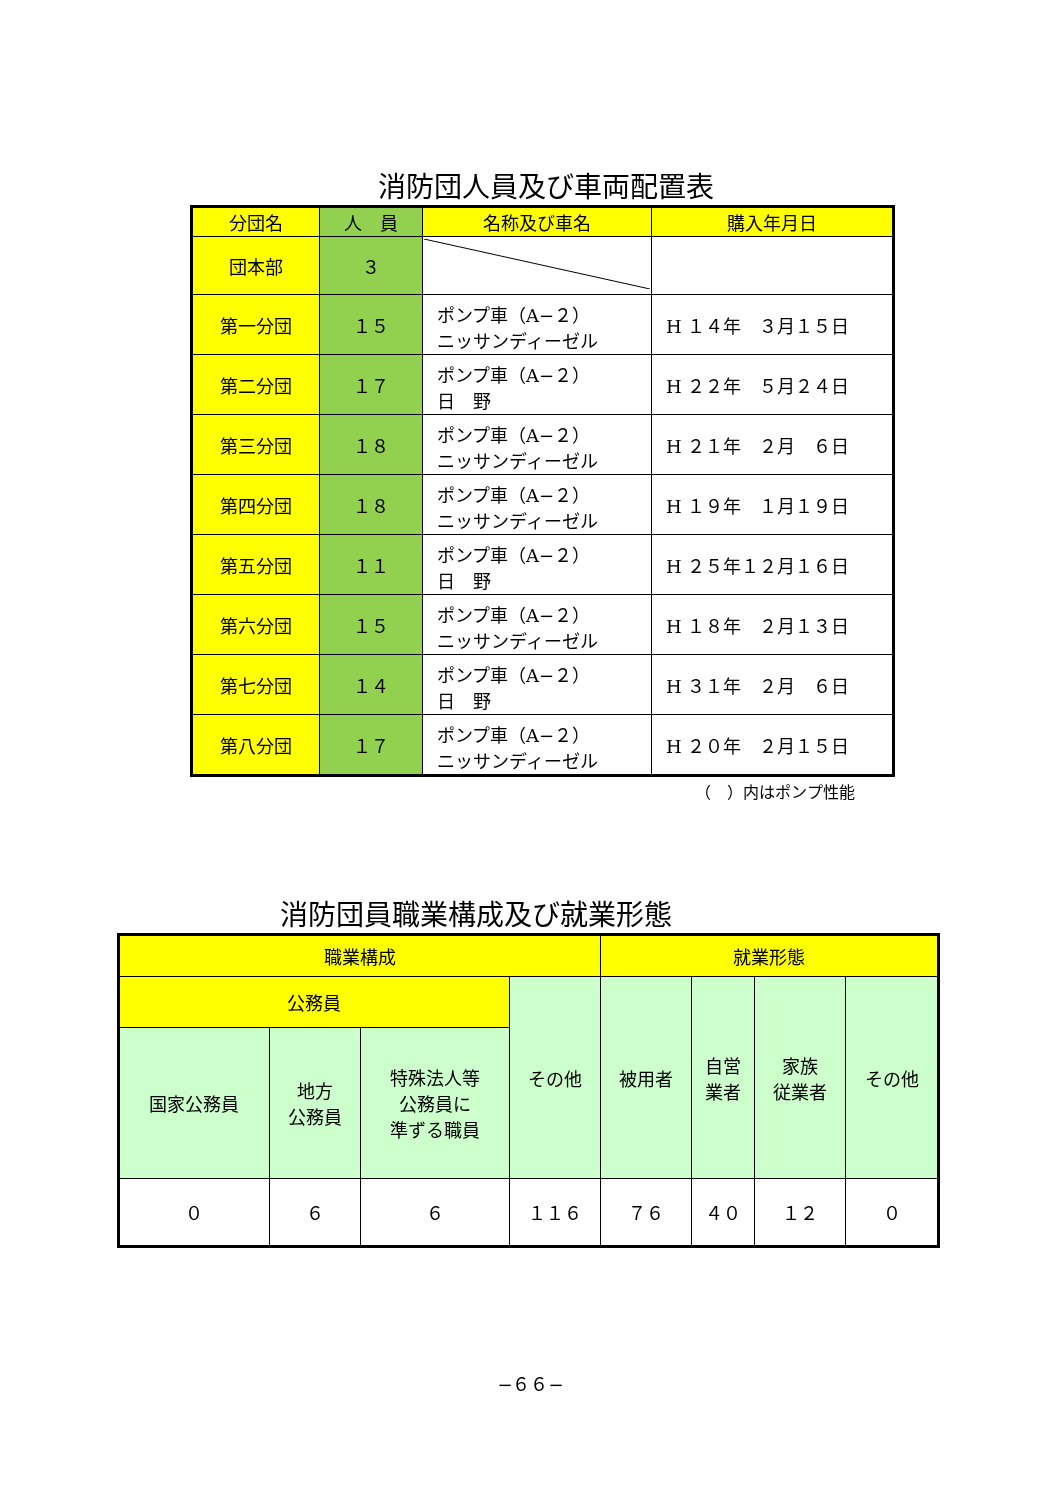消防団人員及び車両配置表
| 分団名 | 人 員 | 名称及び車名 | 購入年月日 |
| --- | --- | --- | --- |
| 団本部 | ３ | | |
| 第一分団 | １５ | ポンプ車（A−２） ニッサンディーゼル | H １４年 ３月１５日 |
| 第二分団 | １７ | ポンプ車（A−２） 日 野 | H ２２年 ５月２４日 |
| 第三分団 | １８ | ポンプ車（A−２） ニッサンディーゼル | H ２１年 ２月 ６日 |
| 第四分団 | １８ | ポンプ車（A−２） ニッサンディーゼル | H １９年 １月１９日 |
| 第五分団 | １１ | ポンプ車（A−２） 日 野 | H ２５年１２月１６日 |
| 第六分団 | １５ | ポンプ車（A−２） ニッサンディーゼル | H １８年 ２月１３日 |
| 第七分団 | １４ | ポンプ車（A−２） 日 野 | H ３１年 ２月 ６日 |
| 第八分団 | １７ | ポンプ車（A−２） ニッサンディーゼル | H ２０年 ２月１５日 |
（　）内はポンプ性能
消防団員職業構成及び就業形態
| 職業構成 | | | | 就業形態 | | | |
| --- | --- | --- | --- | --- | --- | --- | --- |
| 公務員 | | | その他 | 被用者 | 自営 業者 | 家族 従業者 | その他 |
| 国家公務員 | 地方 公務員 | 特殊法人等 公務員に 準ずる職員 | | | | | |
| ０ | ６ | ６ | １１６ | ７６ | ４０ | １２ | ０ |
−６６−